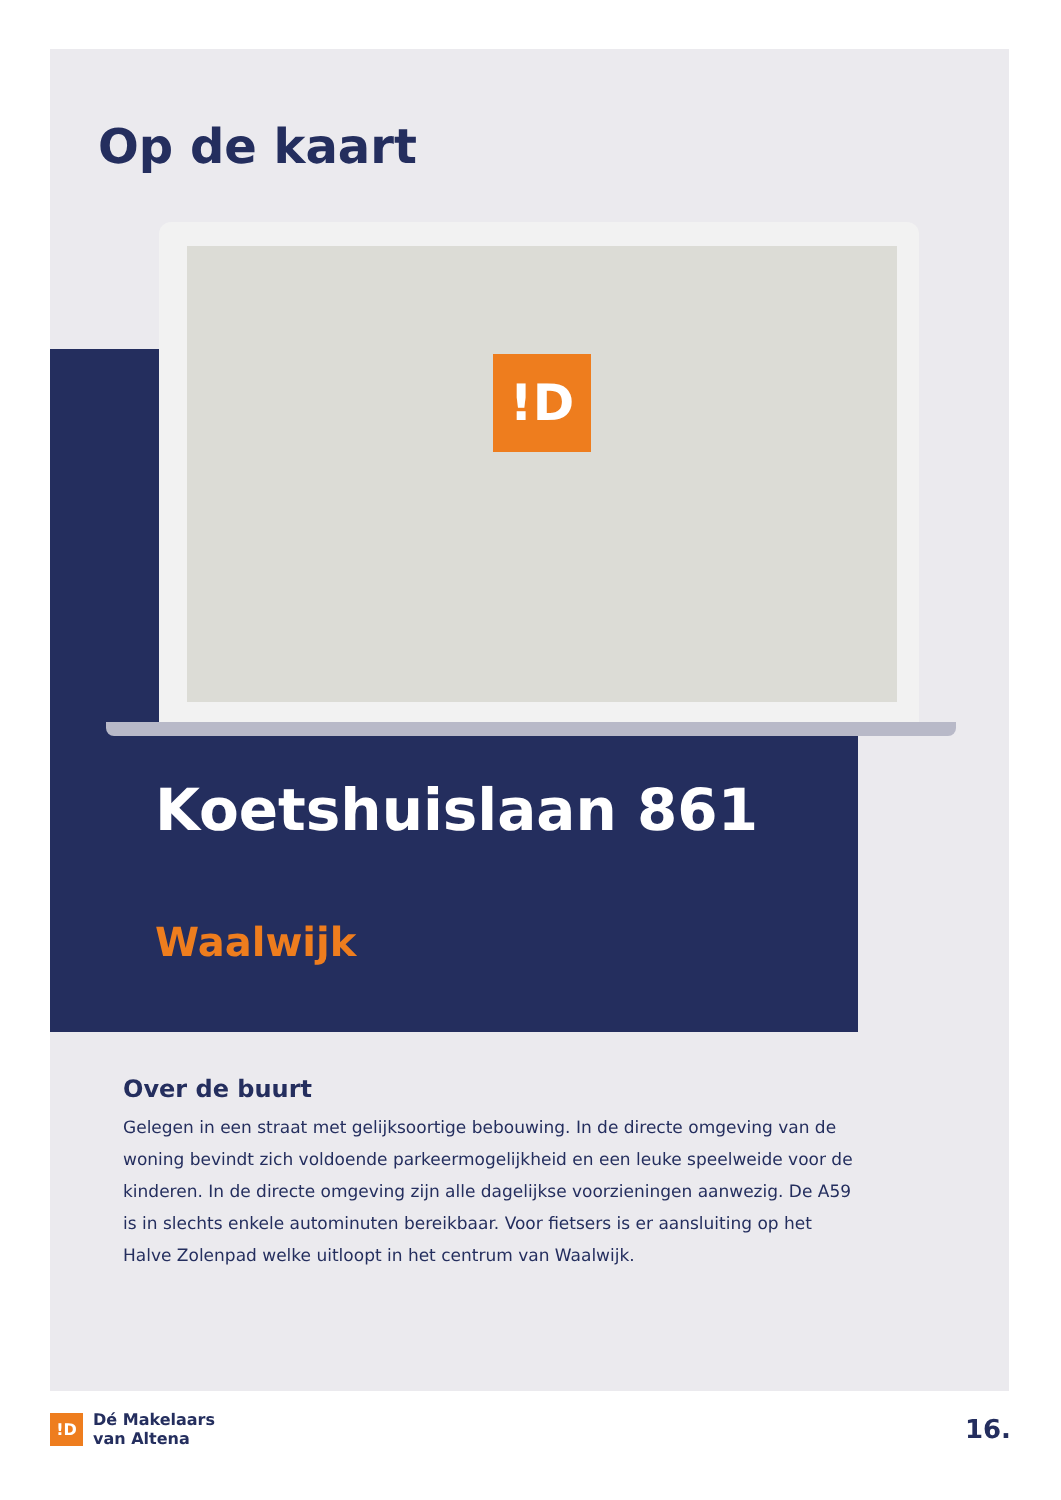Op de kaart
!D
Koetshuislaan 861
Waalwijk
Over de buurt
Gelegen in een straat met gelijksoortige bebouwing. In de directe omgeving van de woning bevindt zich voldoende parkeermogelijkheid en een leuke speelweide voor de kinderen. In de directe omgeving zijn alle dagelijkse voorzieningen aanwezig. De A59 is in slechts enkele autominuten bereikbaar. Voor fietsers is er aansluiting op het Halve Zolenpad welke uitloopt in het centrum van Waalwijk.
!D
Dé Makelaars
van Altena
16.